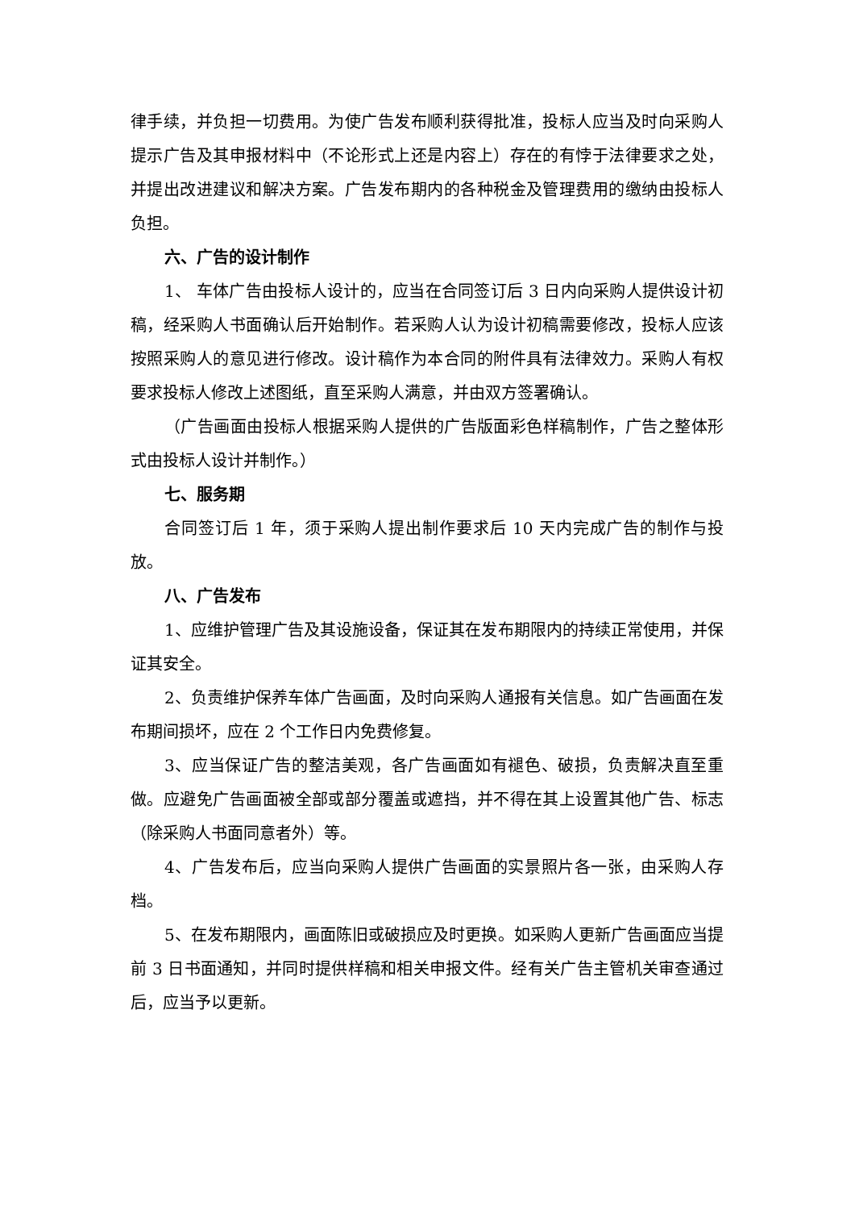律手续，并负担一切费用。为使广告发布顺利获得批准，投标人应当及时向采购人提示广告及其申报材料中（不论形式上还是内容上）存在的有悖于法律要求之处，并提出改进建议和解决方案。广告发布期内的各种税金及管理费用的缴纳由投标人负担。
六、广告的设计制作
1、 车体广告由投标人设计的，应当在合同签订后 3 日内向采购人提供设计初稿，经采购人书面确认后开始制作。若采购人认为设计初稿需要修改，投标人应该按照采购人的意见进行修改。设计稿作为本合同的附件具有法律效力。采购人有权要求投标人修改上述图纸，直至采购人满意，并由双方签署确认。
（广告画面由投标人根据采购人提供的广告版面彩色样稿制作，广告之整体形式由投标人设计并制作。）
七、服务期
合同签订后 1 年，须于采购人提出制作要求后 10 天内完成广告的制作与投放。
八、广告发布
1、应维护管理广告及其设施设备，保证其在发布期限内的持续正常使用，并保证其安全。
2、负责维护保养车体广告画面，及时向采购人通报有关信息。如广告画面在发布期间损坏，应在 2 个工作日内免费修复。
3、应当保证广告的整洁美观，各广告画面如有褪色、破损，负责解决直至重做。应避免广告画面被全部或部分覆盖或遮挡，并不得在其上设置其他广告、标志（除采购人书面同意者外）等。
4、广告发布后，应当向采购人提供广告画面的实景照片各一张，由采购人存档。
5、在发布期限内，画面陈旧或破损应及时更换。如采购人更新广告画面应当提前 3 日书面通知，并同时提供样稿和相关申报文件。经有关广告主管机关审查通过后，应当予以更新。